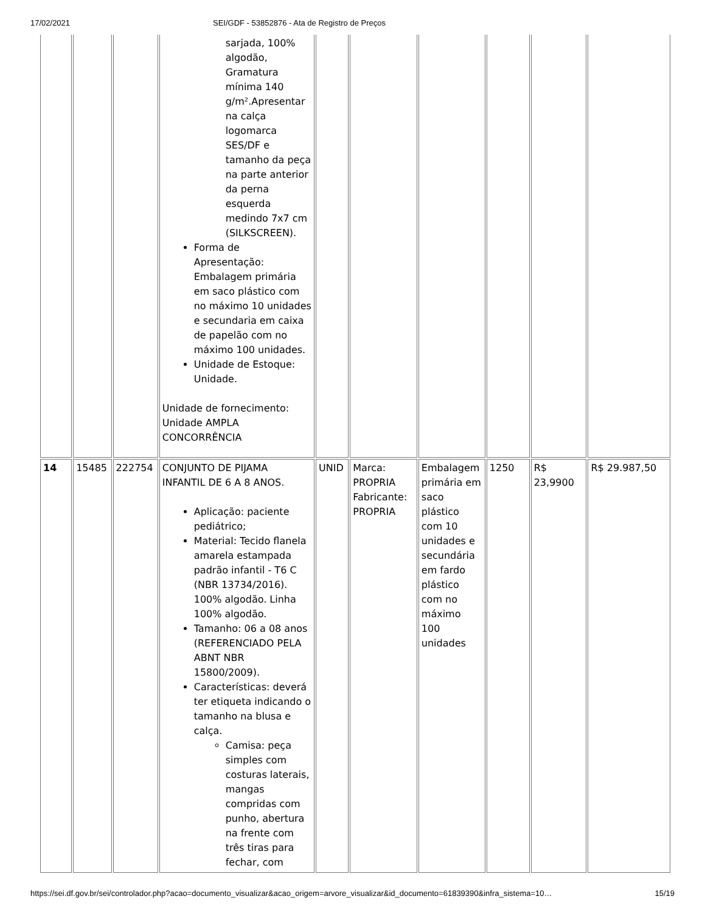17/02/2021 SEI/GDF - 53852876 - Ata de Registro de Preços
| | | | sarjada, 100% algodão, Gramatura mínima 140 g/m².Apresentar na calça logomarca SES/DF e tamanho da peça na parte anterior da perna esquerda medindo 7x7 cm (SILKSCREEN). Forma de Apresentação: Embalagem primária em saco plástico com no máximo 10 unidades e secundaria em caixa de papelão com no máximo 100 unidades. Unidade de Estoque: Unidade. Unidade de fornecimento: Unidade AMPLA CONCORRÊNCIA | | | | | | |
| 14 | 15485 | 222754 | CONJUNTO DE PIJAMA INFANTIL DE 6 A 8 ANOS. Aplicação: paciente pediátrico; Material: Tecido flanela amarela estampada padrão infantil - T6 C (NBR 13734/2016). 100% algodão. Linha 100% algodão. Tamanho: 06 a 08 anos (REFERENCIADO PELA ABNT NBR 15800/2009). Características: deverá ter etiqueta indicando o tamanho na blusa e calça. Camisa: peça simples com costuras laterais, mangas compridas com punho, abertura na frente com três tiras para fechar, com | UNID | Marca: PROPRIA Fabricante: PROPRIA | Embalagem primária em saco plástico com 10 unidades e secundária em fardo plástico com no máximo 100 unidades | 1250 | R$ 23,9900 | R$ 29.987,50 |
https://sei.df.gov.br/sei/controlador.php?acao=documento_visualizar&acao_origem=arvore_visualizar&id_documento=61839390&infra_sistema=10… 15/19